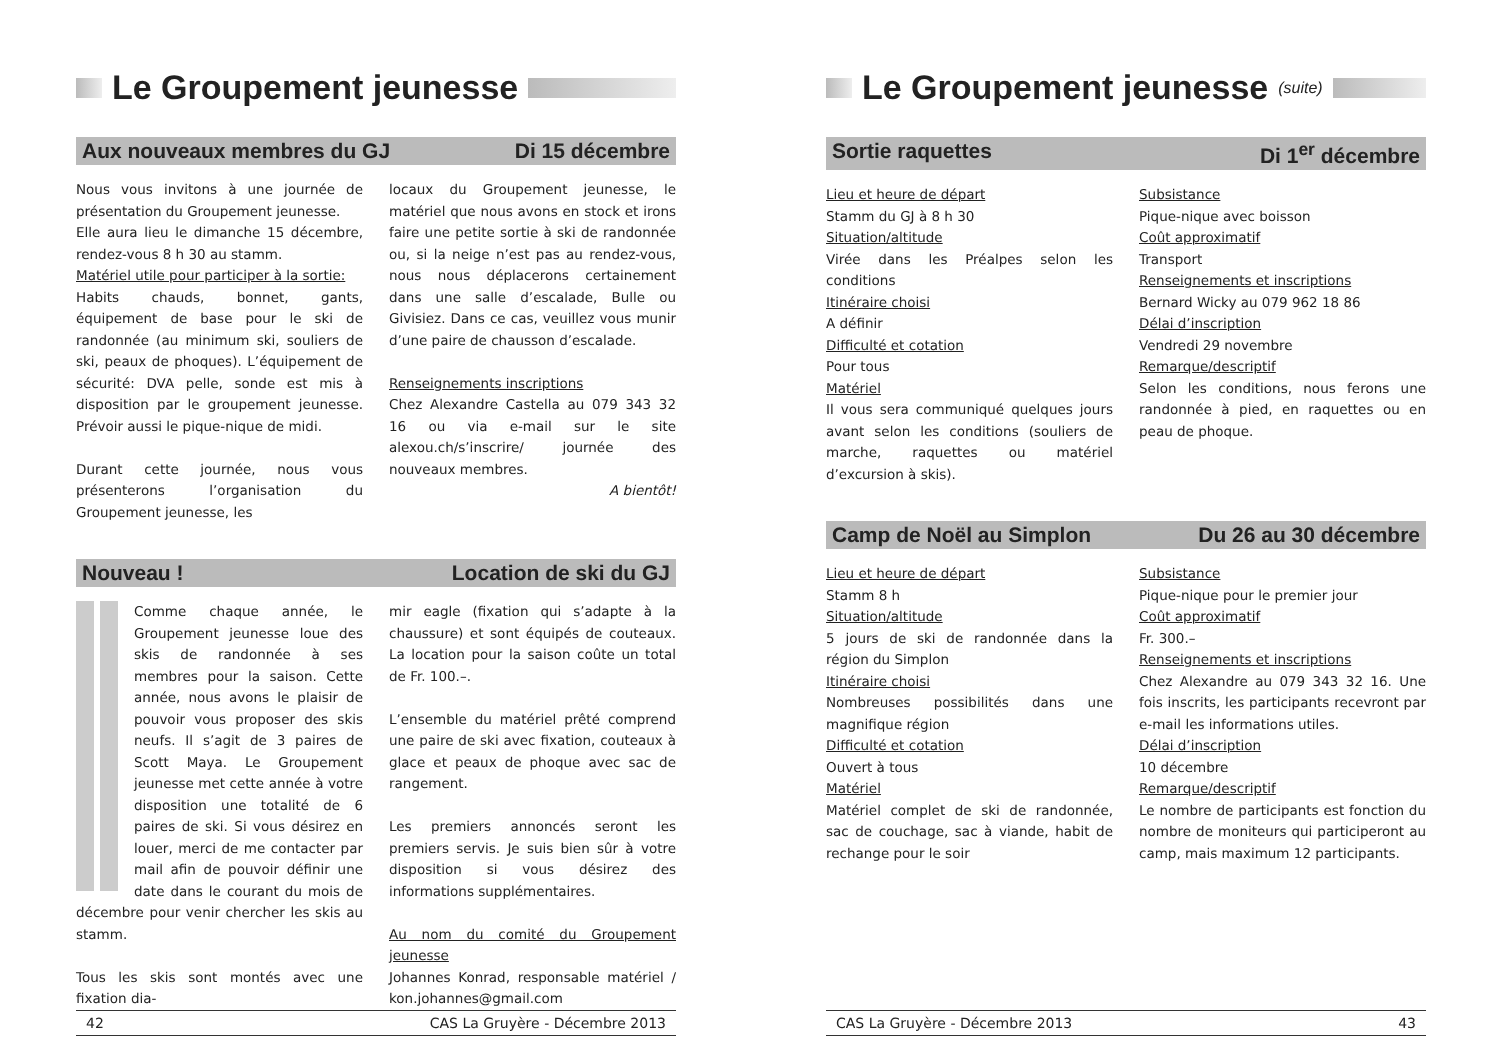Le Groupement jeunesse
Aux nouveaux membres du GJ Di 15 décembre
Nous vous invitons à une journée de présentation du Groupement jeunesse.
Elle aura lieu le dimanche 15 décembre, rendez-vous 8 h 30 au stamm.
Matériel utile pour participer à la sortie:
Habits chauds, bonnet, gants, équipement de base pour le ski de randonnée (au minimum ski, souliers de ski, peaux de phoques). L’équipement de sécurité: DVA pelle, sonde est mis à disposition par le groupement jeunesse. Prévoir aussi le pique-nique de midi.
Durant cette journée, nous vous présenterons l’organisation du Groupement jeunesse, les
locaux du Groupement jeunesse, le matériel que nous avons en stock et irons faire une petite sortie à ski de randonnée ou, si la neige n’est pas au rendez-vous, nous nous déplacerons certainement dans une salle d’escalade, Bulle ou Givisiez. Dans ce cas, veuillez vous munir d’une paire de chausson d’escalade.
Renseignements inscriptions
Chez Alexandre Castella au 079 343 32 16 ou via e-mail sur le site alexou.ch/s’inscrire/ journée des nouveaux membres.
A bientôt!
Nouveau ! Location de ski du GJ
Comme chaque année, le Groupement jeunesse loue des skis de randonnée à ses membres pour la saison. Cette année, nous avons le plaisir de pouvoir vous proposer des skis neufs. Il s’agit de 3 paires de Scott Maya. Le Groupement jeunesse met cette année à votre disposition une totalité de 6 paires de ski. Si vous désirez en louer, merci de me contacter par mail afin de pouvoir définir une date dans le courant du mois de décembre pour venir chercher les skis au stamm.
Tous les skis sont montés avec une fixation dia-
mir eagle (fixation qui s’adapte à la chaussure) et sont équipés de couteaux. La location pour la saison coûte un total de Fr. 100.–.
L’ensemble du matériel prêté comprend une paire de ski avec fixation, couteaux à glace et peaux de phoque avec sac de rangement.
Les premiers annoncés seront les premiers servis. Je suis bien sûr à votre disposition si vous désirez des informations supplémentaires.
Au nom du comité du Groupement jeunesse
Johannes Konrad, responsable matériel / kon.johannes@gmail.com
42 CAS La Gruyère - Décembre 2013
Le Groupement jeunesse (suite)
Sortie raquettes Di 1<sup>er</sup> décembre
Lieu et heure de départ
Stamm du GJ à 8 h 30
Situation/altitude
Virée dans les Préalpes selon les conditions
Itinéraire choisi
A définir
Difficulté et cotation
Pour tous
Matériel
Il vous sera communiqué quelques jours avant selon les conditions (souliers de marche, raquettes ou matériel d’excursion à skis).
Subsistance
Pique-nique avec boisson
Coût approximatif
Transport
Renseignements et inscriptions
Bernard Wicky au 079 962 18 86
Délai d’inscription
Vendredi 29 novembre
Remarque/descriptif
Selon les conditions, nous ferons une randonnée à pied, en raquettes ou en peau de phoque.
Camp de Noël au Simplon Du 26 au 30 décembre
Lieu et heure de départ
Stamm 8 h
Situation/altitude
5 jours de ski de randonnée dans la région du Simplon
Itinéraire choisi
Nombreuses possibilités dans une magnifique région
Difficulté et cotation
Ouvert à tous
Matériel
Matériel complet de ski de randonnée, sac de couchage, sac à viande, habit de rechange pour le soir
Subsistance
Pique-nique pour le premier jour
Coût approximatif
Fr. 300.–
Renseignements et inscriptions
Chez Alexandre au 079 343 32 16. Une fois inscrits, les participants recevront par e-mail les informations utiles.
Délai d’inscription
10 décembre
Remarque/descriptif
Le nombre de participants est fonction du nombre de moniteurs qui participeront au camp, mais maximum 12 participants.
CAS La Gruyère - Décembre 2013 43